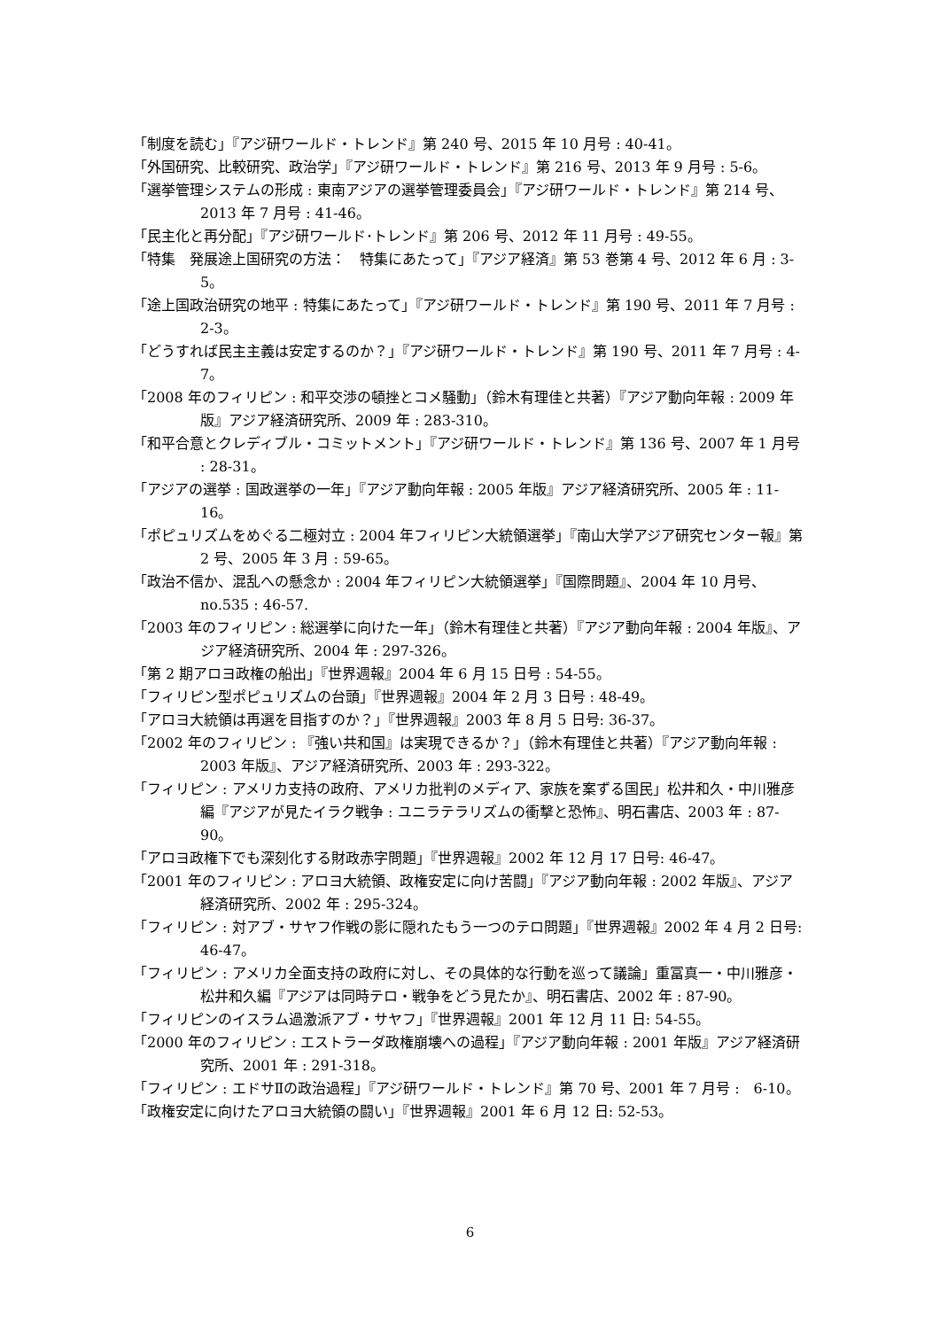「制度を読む」『アジ研ワールド・トレンド』第 240 号、2015 年 10 月号 : 40-41。
「外国研究、比較研究、政治学」『アジ研ワールド・トレンド』第 216 号、2013 年 9 月号 : 5-6。
「選挙管理システムの形成 : 東南アジアの選挙管理委員会」『アジ研ワールド・トレンド』第 214 号、2013 年 7 月号 : 41-46。
「民主化と再分配」『アジ研ワールド･トレンド』第 206 号、2012 年 11 月号 : 49-55。
「特集　発展途上国研究の方法：　特集にあたって」『アジア経済』第 53 巻第 4 号、2012 年 6 月 : 3-5。
「途上国政治研究の地平 : 特集にあたって」『アジ研ワールド・トレンド』第 190 号、2011 年 7 月号 : 2-3。
「どうすれば民主主義は安定するのか？」『アジ研ワールド・トレンド』第 190 号、2011 年 7 月号 : 4-7。
「2008 年のフィリピン : 和平交渉の頓挫とコメ騒動」（鈴木有理佳と共著）『アジア動向年報 : 2009 年版』アジア経済研究所、2009 年 : 283-310。
「和平合意とクレディブル・コミットメント」『アジ研ワールド・トレンド』第 136 号、2007 年 1 月号 : 28-31。
「アジアの選挙 : 国政選挙の一年」『アジア動向年報 : 2005 年版』アジア経済研究所、2005 年 : 11-16。
「ポピュリズムをめぐる二極対立 : 2004 年フィリピン大統領選挙」『南山大学アジア研究センター報』第 2 号、2005 年 3 月 : 59-65。
「政治不信か、混乱への懸念か : 2004 年フィリピン大統領選挙」『国際問題』、2004 年 10 月号、no.535 : 46-57.
「2003 年のフィリピン : 総選挙に向けた一年」（鈴木有理佳と共著）『アジア動向年報 : 2004 年版』、アジア経済研究所、2004 年 : 297-326。
「第 2 期アロヨ政権の船出」『世界週報』2004 年 6 月 15 日号 : 54-55。
「フィリピン型ポピュリズムの台頭」『世界週報』2004 年 2 月 3 日号 : 48-49。
「アロヨ大統領は再選を目指すのか？」『世界週報』2003 年 8 月 5 日号: 36-37。
「2002 年のフィリピン : 『強い共和国』は実現できるか？」（鈴木有理佳と共著）『アジア動向年報 : 2003 年版』、アジア経済研究所、2003 年 : 293-322。
「フィリピン : アメリカ支持の政府、アメリカ批判のメディア、家族を案ずる国民」松井和久・中川雅彦編『アジアが見たイラク戦争 : ユニラテラリズムの衝撃と恐怖』、明石書店、2003 年 : 87-90。
「アロヨ政権下でも深刻化する財政赤字問題」『世界週報』2002 年 12 月 17 日号: 46-47。
「2001 年のフィリピン : アロヨ大統領、政権安定に向け苦闘」『アジア動向年報 : 2002 年版』、アジア経済研究所、2002 年 : 295-324。
「フィリピン : 対アブ・サヤフ作戦の影に隠れたもう一つのテロ問題」『世界週報』2002 年 4 月 2 日号: 46-47。
「フィリピン : アメリカ全面支持の政府に対し、その具体的な行動を巡って議論」重冨真一・中川雅彦・松井和久編『アジアは同時テロ・戦争をどう見たか』、明石書店、2002 年 : 87-90。
「フィリピンのイスラム過激派アブ・サヤフ」『世界週報』2001 年 12 月 11 日: 54-55。
「2000 年のフィリピン : エストラーダ政権崩壊への過程」『アジア動向年報 : 2001 年版』アジア経済研究所、2001 年 : 291-318。
「フィリピン : エドサⅡの政治過程」『アジ研ワールド・トレンド』第 70 号、2001 年 7 月号 :　6-10。
「政権安定に向けたアロヨ大統領の闘い」『世界週報』2001 年 6 月 12 日: 52-53。
6